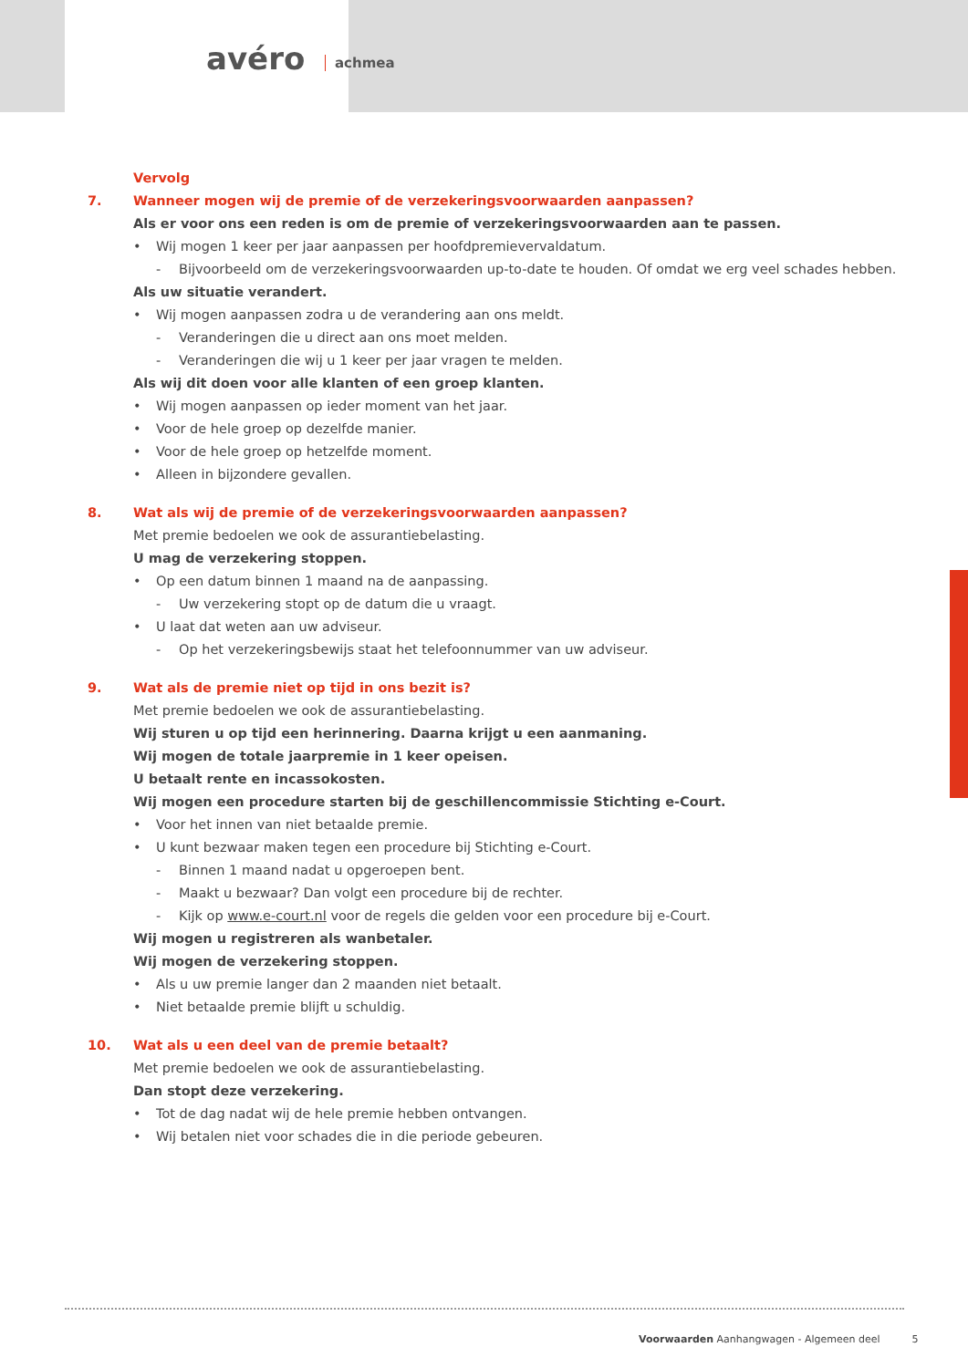avéro achmea
Vervolg
7. Wanneer mogen wij de premie of de verzekeringsvoorwaarden aanpassen?
Als er voor ons een reden is om de premie of verzekeringsvoorwaarden aan te passen.
• Wij mogen 1 keer per jaar aanpassen per hoofdpremievervaldatum.
- Bijvoorbeeld om de verzekeringsvoorwaarden up-to-date te houden. Of omdat we erg veel schades hebben.
Als uw situatie verandert.
• Wij mogen aanpassen zodra u de verandering aan ons meldt.
- Veranderingen die u direct aan ons moet melden.
- Veranderingen die wij u 1 keer per jaar vragen te melden.
Als wij dit doen voor alle klanten of een groep klanten.
• Wij mogen aanpassen op ieder moment van het jaar.
• Voor de hele groep op dezelfde manier.
• Voor de hele groep op hetzelfde moment.
• Alleen in bijzondere gevallen.
8. Wat als wij de premie of de verzekeringsvoorwaarden aanpassen?
Met premie bedoelen we ook de assurantiebelasting.
U mag de verzekering stoppen.
• Op een datum binnen 1 maand na de aanpassing.
- Uw verzekering stopt op de datum die u vraagt.
• U laat dat weten aan uw adviseur.
- Op het verzekeringsbewijs staat het telefoonnummer van uw adviseur.
9. Wat als de premie niet op tijd in ons bezit is?
Met premie bedoelen we ook de assurantiebelasting.
Wij sturen u op tijd een herinnering. Daarna krijgt u een aanmaning.
Wij mogen de totale jaarpremie in 1 keer opeisen.
U betaalt rente en incassokosten.
Wij mogen een procedure starten bij de geschillencommissie Stichting e-Court.
• Voor het innen van niet betaalde premie.
• U kunt bezwaar maken tegen een procedure bij Stichting e-Court.
- Binnen 1 maand nadat u opgeroepen bent.
- Maakt u bezwaar? Dan volgt een procedure bij de rechter.
- Kijk op www.e-court.nl voor de regels die gelden voor een procedure bij e-Court.
Wij mogen u registreren als wanbetaler.
Wij mogen de verzekering stoppen.
• Als u uw premie langer dan 2 maanden niet betaalt.
• Niet betaalde premie blijft u schuldig.
10. Wat als u een deel van de premie betaalt?
Met premie bedoelen we ook de assurantiebelasting.
Dan stopt deze verzekering.
• Tot de dag nadat wij de hele premie hebben ontvangen.
• Wij betalen niet voor schades die in die periode gebeuren.
Voorwaarden Aanhangwagen - Algemeen deel 5